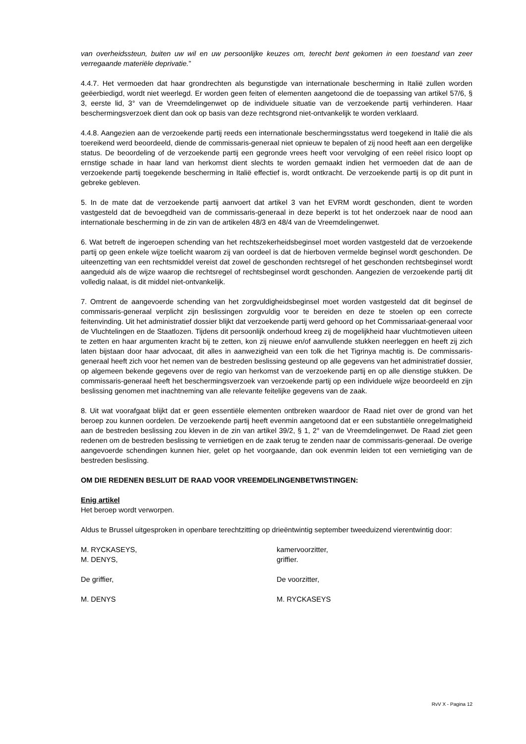van overheidssteun, buiten uw wil en uw persoonlijke keuzes om, terecht bent gekomen in een toestand van zeer verregaande materiële deprivatie.”
4.4.7. Het vermoeden dat haar grondrechten als begunstigde van internationale bescherming in Italië zullen worden geëerbiedigd, wordt niet weerlegd. Er worden geen feiten of elementen aangetoond die de toepassing van artikel 57/6, § 3, eerste lid, 3° van de Vreemdelingenwet op de individuele situatie van de verzoekende partij verhinderen. Haar beschermingsverzoek dient dan ook op basis van deze rechtsgrond niet-ontvankelijk te worden verklaard.
4.4.8. Aangezien aan de verzoekende partij reeds een internationale beschermingsstatus werd toegekend in Italië die als toereikend werd beoordeeld, diende de commissaris-generaal niet opnieuw te bepalen of zij nood heeft aan een dergelijke status. De beoordeling of de verzoekende partij een gegronde vrees heeft voor vervolging of een reëel risico loopt op ernstige schade in haar land van herkomst dient slechts te worden gemaakt indien het vermoeden dat de aan de verzoekende partij toegekende bescherming in Italië effectief is, wordt ontkracht. De verzoekende partij is op dit punt in gebreke gebleven.
5. In de mate dat de verzoekende partij aanvoert dat artikel 3 van het EVRM wordt geschonden, dient te worden vastgesteld dat de bevoegdheid van de commissaris-generaal in deze beperkt is tot het onderzoek naar de nood aan internationale bescherming in de zin van de artikelen 48/3 en 48/4 van de Vreemdelingenwet.
6. Wat betreft de ingeroepen schending van het rechtszekerheidsbeginsel moet worden vastgesteld dat de verzoekende partij op geen enkele wijze toelicht waarom zij van oordeel is dat de hierboven vermelde beginsel wordt geschonden. De uiteenzetting van een rechtsmiddel vereist dat zowel de geschonden rechtsregel of het geschonden rechtsbeginsel wordt aangeduid als de wijze waarop die rechtsregel of rechtsbeginsel wordt geschonden. Aangezien de verzoekende partij dit volledig nalaat, is dit middel niet-ontvankelijk.
7. Omtrent de aangevoerde schending van het zorgvuldigheidsbeginsel moet worden vastgesteld dat dit beginsel de commissaris-generaal verplicht zijn beslissingen zorgvuldig voor te bereiden en deze te stoelen op een correcte feitenvinding. Uit het administratief dossier blijkt dat verzoekende partij werd gehoord op het Commissariaat-generaal voor de Vluchtelingen en de Staatlozen. Tijdens dit persoonlijk onderhoud kreeg zij de mogelijkheid haar vluchtmotieven uiteen te zetten en haar argumenten kracht bij te zetten, kon zij nieuwe en/of aanvullende stukken neerleggen en heeft zij zich laten bijstaan door haar advocaat, dit alles in aanwezigheid van een tolk die het Tigrinya machtig is. De commissaris-generaal heeft zich voor het nemen van de bestreden beslissing gesteund op alle gegevens van het administratief dossier, op algemeen bekende gegevens over de regio van herkomst van de verzoekende partij en op alle dienstige stukken. De commissaris-generaal heeft het beschermingsverzoek van verzoekende partij op een individuele wijze beoordeeld en zijn beslissing genomen met inachtneming van alle relevante feitelijke gegevens van de zaak.
8. Uit wat voorafgaat blijkt dat er geen essentiële elementen ontbreken waardoor de Raad niet over de grond van het beroep zou kunnen oordelen. De verzoekende partij heeft evenmin aangetoond dat er een substantiële onregelmatigheid aan de bestreden beslissing zou kleven in de zin van artikel 39/2, § 1, 2° van de Vreemdelingenwet. De Raad ziet geen redenen om de bestreden beslissing te vernietigen en de zaak terug te zenden naar de commissaris-generaal. De overige aangevoerde schendingen kunnen hier, gelet op het voorgaande, dan ook evenmin leiden tot een vernietiging van de bestreden beslissing.
OM DIE REDENEN BESLUIT DE RAAD VOOR VREEMDELINGENBETWISTINGEN:
Enig artikel
Het beroep wordt verworpen.
Aldus te Brussel uitgesproken in openbare terechtzitting op drieëntwintig september tweeduizend vierentwintig door:
M. RYCKASEYS, kamervoorzitter,
M. DENYS, griffier.
De griffier, De voorzitter,
M. DENYS M. RYCKASEYS
RvV X - Pagina 12